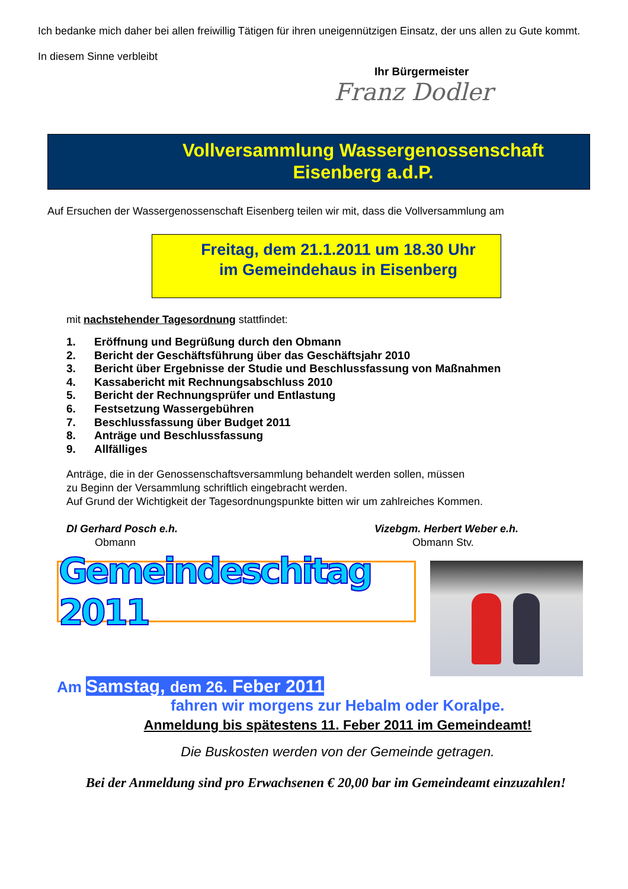Ich bedanke mich daher bei allen freiwillig Tätigen für ihren uneigennützigen Einsatz, der uns allen zu Gute kommt.
In diesem Sinne verbleibt
Ihr Bürgermeister
Franz Dodler
Vollversammlung Wassergenossenschaft
Eisenberg a.d.P.
Auf Ersuchen der Wassergenossenschaft Eisenberg teilen wir mit, dass die Vollversammlung am
Freitag, dem 21.1.2011 um 18.30 Uhr
im Gemeindehaus in Eisenberg
mit nachstehender Tagesordnung stattfindet:
1. Eröffnung und Begrüßung durch den Obmann
2. Bericht der Geschäftsführung über das Geschäftsjahr 2010
3. Bericht über Ergebnisse der Studie und Beschlussfassung von Maßnahmen
4. Kassabericht mit Rechnungsabschluss 2010
5. Bericht der Rechnungsprüfer und Entlastung
6. Festsetzung Wassergebühren
7. Beschlussfassung über Budget 2011
8. Anträge und Beschlussfassung
9. Allfälliges
Anträge, die in der Genossenschaftsversammlung behandelt werden sollen, müssen
zu Beginn der Versammlung schriftlich eingebracht werden.
Auf Grund der Wichtigkeit der Tagesordnungspunkte bitten wir um zahlreiches Kommen.
DI Gerhard Posch e.h.
Obmann
Vizebgm. Herbert Weber e.h.
Obmann Stv.
Gemeindeschitag 2011
Am Samstag, dem 26. Feber 2011
fahren wir morgens zur Hebalm oder Koralpe.
Anmeldung bis spätestens 11. Feber 2011 im Gemeindeamt!
Die Buskosten werden von der Gemeinde getragen.
Bei der Anmeldung sind pro Erwachsenen € 20,00 bar im Gemeindeamt einzuzahlen!